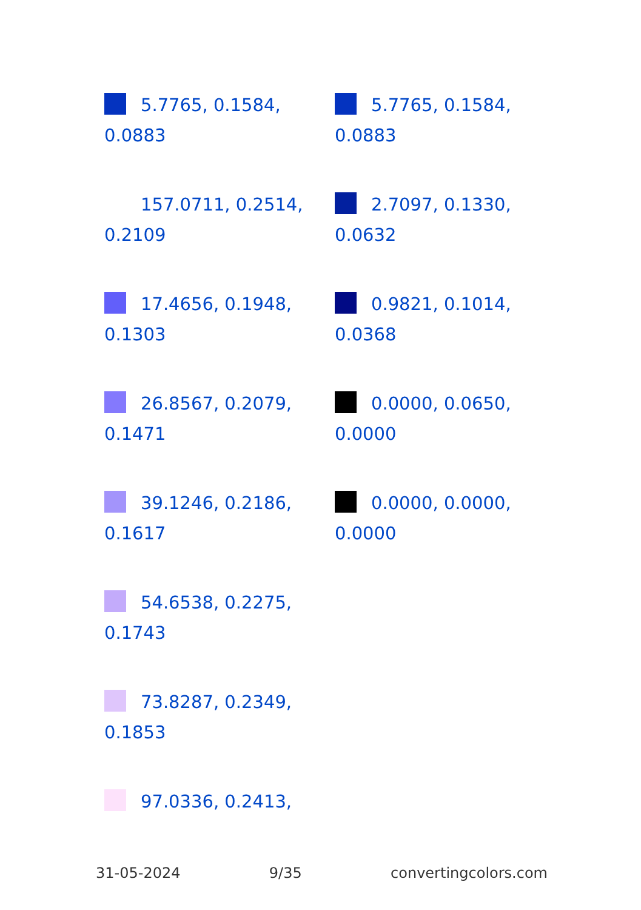5.7765, 0.1584,
0.0883
157.0711, 0.2514,
0.2109
17.4656, 0.1948,
0.1303
26.8567, 0.2079,
0.1471
39.1246, 0.2186,
0.1617
54.6538, 0.2275,
0.1743
73.8287, 0.2349,
0.1853
97.0336, 0.2413,
5.7765, 0.1584,
0.0883
2.7097, 0.1330,
0.0632
0.9821, 0.1014,
0.0368
0.0000, 0.0650,
0.0000
0.0000, 0.0000,
0.0000
31-05-2024 9/35 convertingcolors.com